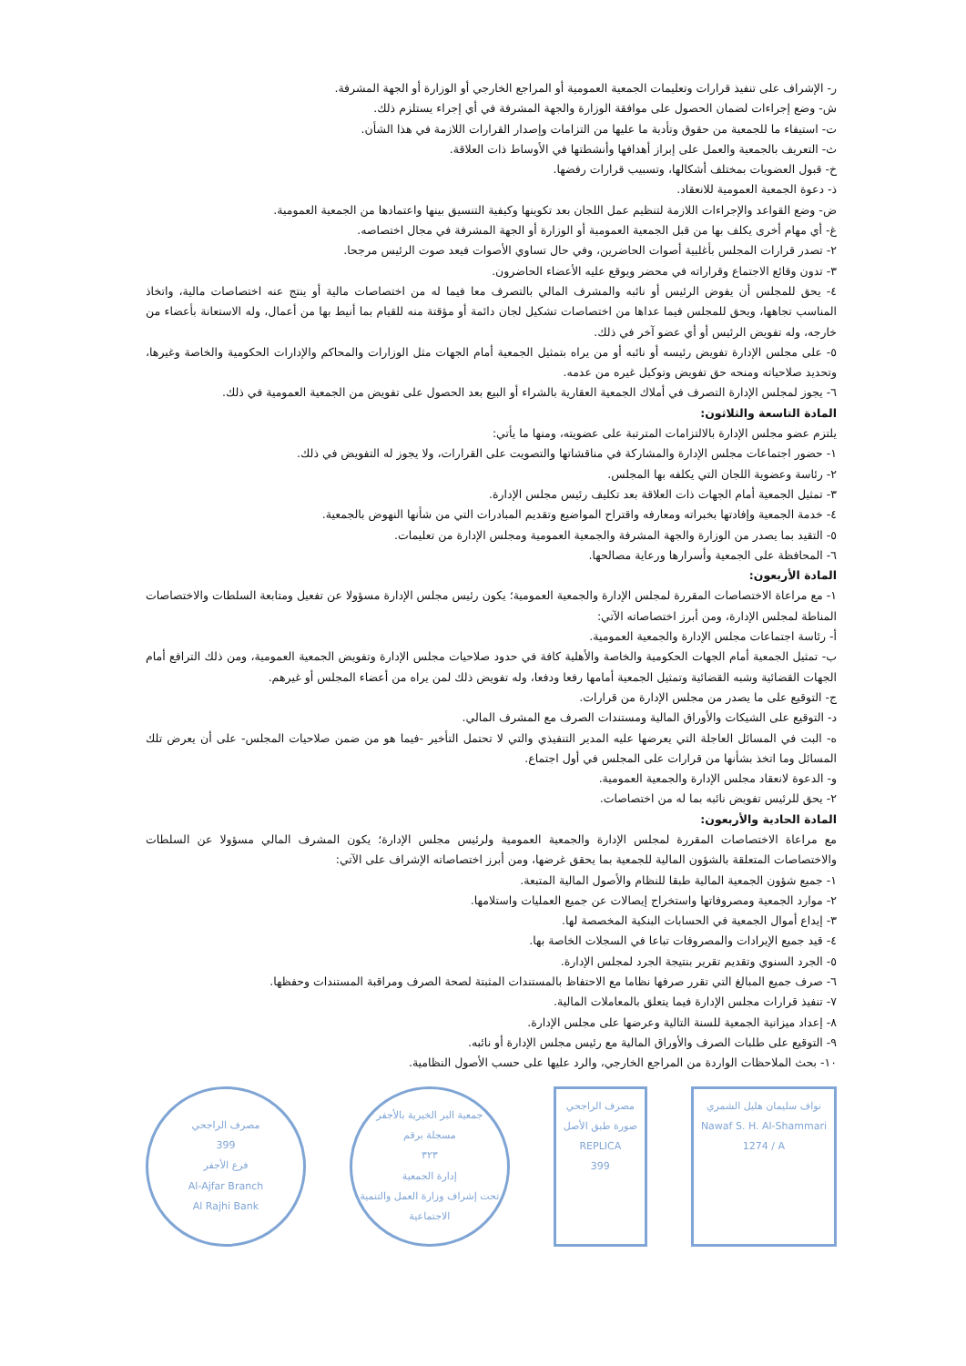ر- الإشراف على تنفيذ قرارات وتعليمات الجمعية العمومية أو المراجع الخارجي أو الوزارة أو الجهة المشرفة.
ش- وضع إجراءات لضمان الحصول على موافقة الوزارة والجهة المشرفة في أي إجراء يستلزم ذلك.
ت- استيفاء ما للجمعية من حقوق وتأدية ما عليها من التزامات وإصدار القرارات اللازمة في هذا الشأن.
ث- التعريف بالجمعية والعمل على إبراز أهدافها وأنشطتها في الأوساط ذات العلاقة.
خ- قبول العضويات بمختلف أشكالها، وتسبيب قرارات رفضها.
ذ- دعوة الجمعية العمومية للانعقاد.
ض- وضع القواعد والإجراءات اللازمة لتنظيم عمل اللجان بعد تكوينها وكيفية التنسيق بينها واعتمادها من الجمعية العمومية.
غ- أي مهام أخرى يكلف بها من قبل الجمعية العمومية أو الوزارة أو الجهة المشرفة في مجال اختصاصه.
٢- تصدر قرارات المجلس بأغلبية أصوات الحاضرين، وفي حال تساوي الأصوات فيعد صوت الرئيس مرجحا.
٣- تدون وقائع الاجتماع وقراراته في محضر ويوقع عليه الأعضاء الحاضرون.
٤- يحق للمجلس أن يفوض الرئيس أو نائبه والمشرف المالي بالتصرف معا فيما له من اختصاصات مالية أو ينتج عنه اختصاصات مالية، واتخاذ المناسب تجاهها، ويحق للمجلس فيما عداها من اختصاصات تشكيل لجان دائمة أو مؤقتة منه للقيام بما أنيط بها من أعمال، وله الاستعانة بأعضاء من خارجه، وله تفويض الرئيس أو أي عضو آخر في ذلك.
٥- على مجلس الإدارة تفويض رئيسه أو نائبه أو من يراه بتمثيل الجمعية أمام الجهات مثل الوزارات والمحاكم والإدارات الحكومية والخاصة وغيرها، وتحديد صلاحياته ومنحه حق تفويض وتوكيل غيره من عدمه.
٦- يجوز لمجلس الإدارة التصرف في أملاك الجمعية العقارية بالشراء أو البيع بعد الحصول على تفويض من الجمعية العمومية في ذلك.
المادة التاسعة والثلاثون:
يلتزم عضو مجلس الإدارة بالالتزامات المترتبة على عضويته، ومنها ما يأتي:
١- حضور اجتماعات مجلس الإدارة والمشاركة في مناقشاتها والتصويت على القرارات، ولا يجوز له التفويض في ذلك.
٢- رئاسة وعضوية اللجان التي يكلفه بها المجلس.
٣- تمثيل الجمعية أمام الجهات ذات العلاقة بعد تكليف رئيس مجلس الإدارة.
٤- خدمة الجمعية وإفادتها بخبراته ومعارفه واقتراح المواضيع وتقديم المبادرات التي من شأنها النهوض بالجمعية.
٥- التقيد بما يصدر من الوزارة والجهة المشرفة والجمعية العمومية ومجلس الإدارة من تعليمات.
٦- المحافظة على الجمعية وأسرارها ورعاية مصالحها.
المادة الأربعون:
١- مع مراعاة الاختصاصات المقررة لمجلس الإدارة والجمعية العمومية؛ يكون رئيس مجلس الإدارة مسؤولا عن تفعيل ومتابعة السلطات والاختصاصات المناطة لمجلس الإدارة، ومن أبرز اختصاصاته الآتي:
أ- رئاسة اجتماعات مجلس الإدارة والجمعية العمومية.
ب- تمثيل الجمعية أمام الجهات الحكومية والخاصة والأهلية كافة في حدود صلاحيات مجلس الإدارة وتفويض الجمعية العمومية، ومن ذلك الترافع أمام الجهات القضائية وشبه القضائية وتمثيل الجمعية أمامها رفعا ودفعا، وله تفويض ذلك لمن يراه من أعضاء المجلس أو غيرهم.
ج- التوقيع على ما يصدر من مجلس الإدارة من قرارات.
د- التوقيع على الشيكات والأوراق المالية ومستندات الصرف مع المشرف المالي.
ه- البت في المسائل العاجلة التي يعرضها عليه المدير التنفيذي والتي لا تحتمل التأخير -فيما هو من ضمن صلاحيات المجلس- على أن يعرض تلك المسائل وما اتخذ بشأنها من قرارات على المجلس في أول اجتماع.
و- الدعوة لانعقاد مجلس الإدارة والجمعية العمومية.
٢- يحق للرئيس تفويض نائبه بما له من اختصاصات.
المادة الحادية والأربعون:
مع مراعاة الاختصاصات المقررة لمجلس الإدارة والجمعية العمومية ولرئيس مجلس الإدارة؛ يكون المشرف المالي مسؤولا عن السلطات والاختصاصات المتعلقة بالشؤون المالية للجمعية بما يحقق غرضها، ومن أبرز اختصاصاته الإشراف على الآتي:
١- جميع شؤون الجمعية المالية طبقا للنظام والأصول المالية المتبعة.
٢- موارد الجمعية ومصروفاتها واستخراج إيصالات عن جميع العمليات واستلامها.
٣- إيداع أموال الجمعية في الحسابات البنكية المخصصة لها.
٤- قيد جميع الإيرادات والمصروفات تباعا في السجلات الخاصة بها.
٥- الجرد السنوي وتقديم تقرير بنتيجة الجرد لمجلس الإدارة.
٦- صرف جميع المبالغ التي تقرر صرفها نظاما مع الاحتفاظ بالمستندات المثبتة لصحة الصرف ومراقبة المستندات وحفظها.
٧- تنفيذ قرارات مجلس الإدارة فيما يتعلق بالمعاملات المالية.
٨- إعداد ميزانية الجمعية للسنة التالية وعرضها على مجلس الإدارة.
٩- التوقيع على طلبات الصرف والأوراق المالية مع رئيس مجلس الإدارة أو نائبه.
١٠- بحث الملاحظات الواردة من المراجع الخارجي، والرد عليها على حسب الأصول النظامية.
مصرف الراجحي
399
فرع الأجفر
Al-Ajfar Branch
Al Rajhi Bank
جمعية البر الخيرية بالأجفر
مسجلة برقم
٣٢٣
إدارة الجمعية
تحت إشراف وزارة العمل والتنمية الاجتماعية
مصرف الراجحي
صورة طبق الأصل
REPLICA
399
نواف سليمان هليل الشمري
Nawaf S. H. Al-Shammari
1274 / A